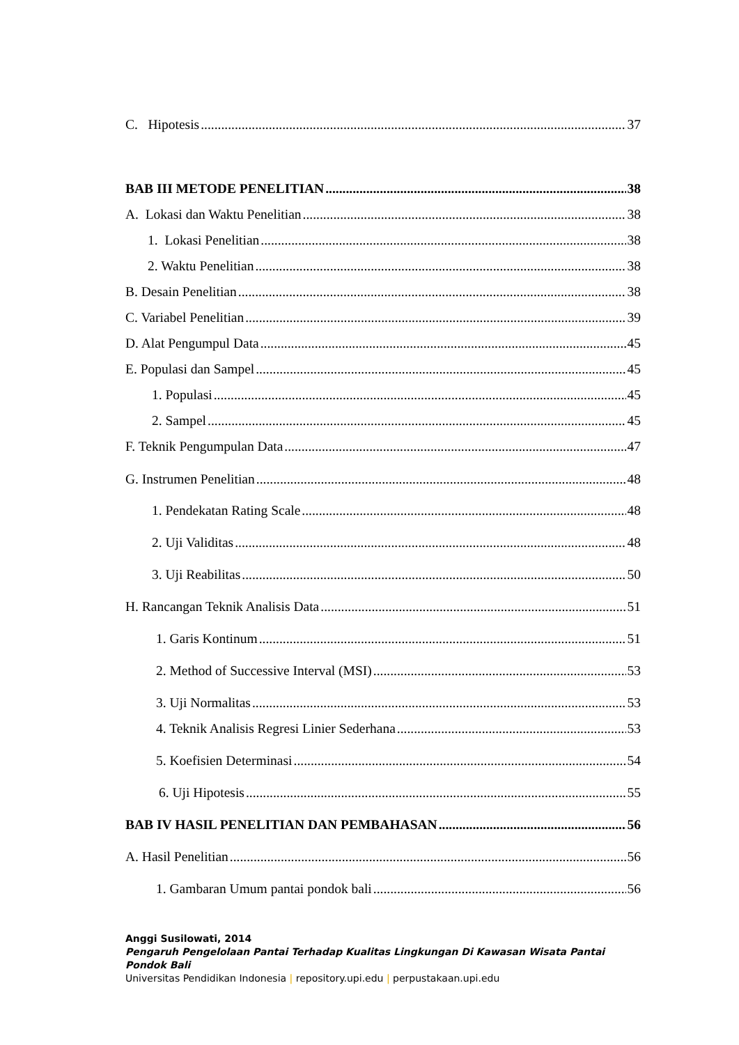C. Hipotesis 37
BAB III METODE PENELITIAN 38
A. Lokasi dan Waktu Penelitian 38
1. Lokasi Penelitian 38
2. Waktu Penelitian 38
B. Desain Penelitian 38
C. Variabel Penelitian 39
D. Alat Pengumpul Data 45
E. Populasi dan Sampel 45
1. Populasi 45
2. Sampel 45
F. Teknik Pengumpulan Data 47
G. Instrumen Penelitian 48
1. Pendekatan Rating Scale 48
2. Uji Validitas 48
3. Uji Reabilitas 50
H. Rancangan Teknik Analisis Data 51
1. Garis Kontinum 51
2. Method of Successive Interval (MSI) 53
3. Uji Normalitas 53
4. Teknik Analisis Regresi Linier Sederhana 53
5. Koefisien Determinasi 54
6. Uji Hipotesis 55
BAB IV HASIL PENELITIAN DAN PEMBAHASAN 56
A. Hasil Penelitian 56
1. Gambaran Umum pantai pondok bali 56
Anggi Susilowati, 2014
Pengaruh Pengelolaan Pantai Terhadap Kualitas Lingkungan Di Kawasan Wisata Pantai Pondok Bali
Universitas Pendidikan Indonesia | repository.upi.edu | perpustakaan.upi.edu